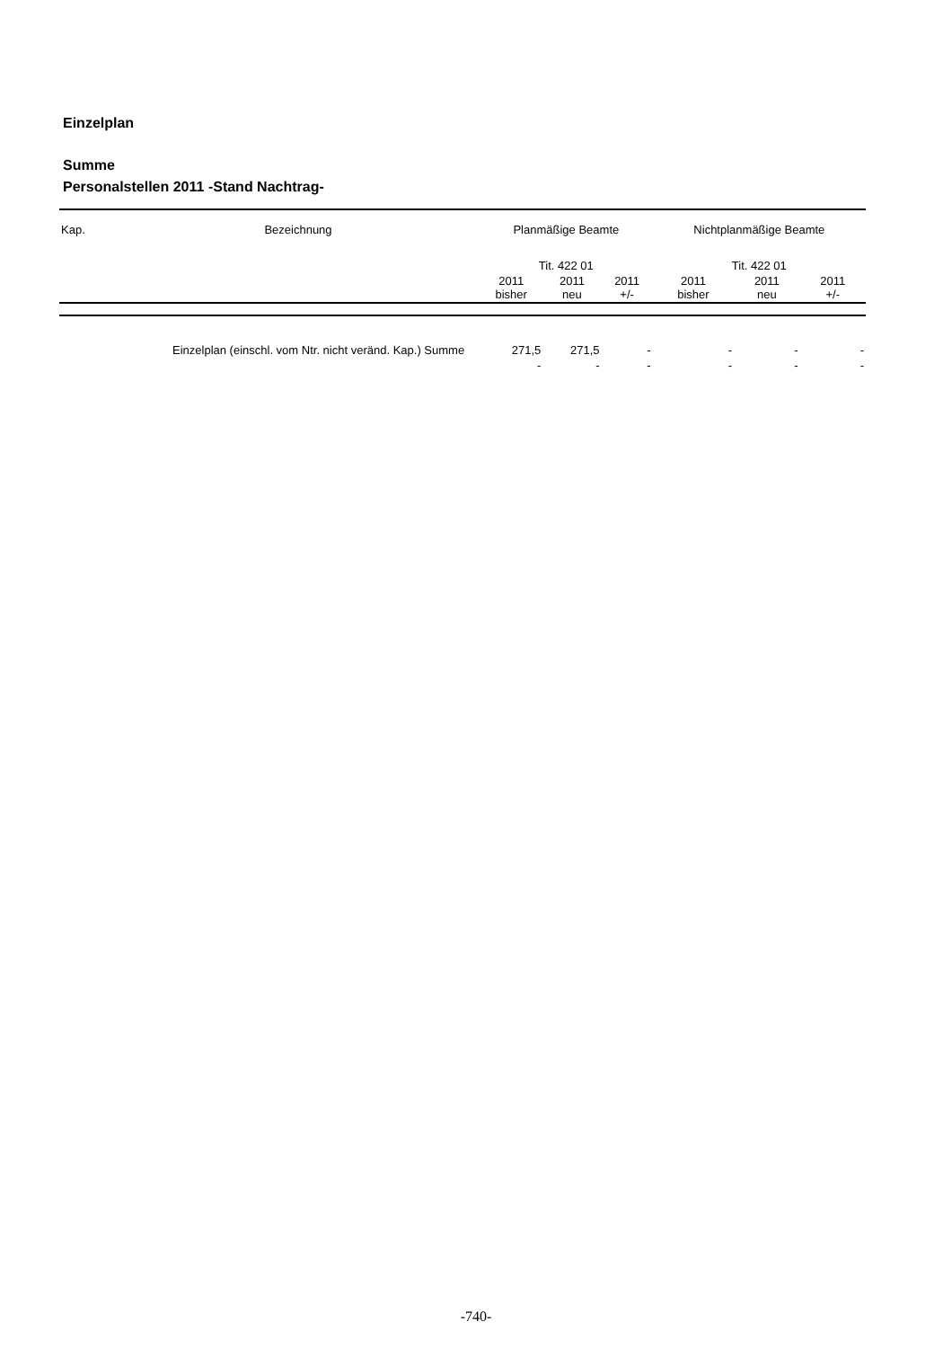Einzelplan
Summe
Personalstellen 2011 -Stand Nachtrag-
| Kap. | Bezeichnung | Planmäßige Beamte | | | Nichtplanmäßige Beamte | | |
| --- | --- | --- | --- | --- | --- | --- | --- |
| | | Tit. 422 01 | | | Tit. 422 01 | | |
| | | 2011 bisher | 2011 neu | 2011 +/- | 2011 bisher | 2011 neu | 2011 +/- |
| | Einzelplan (einschl. vom Ntr. nicht veränd. Kap.) Summe | 271,5 | 271,5 | - | - | - | - |
| | | - | - | - | - | - | - |
-740-